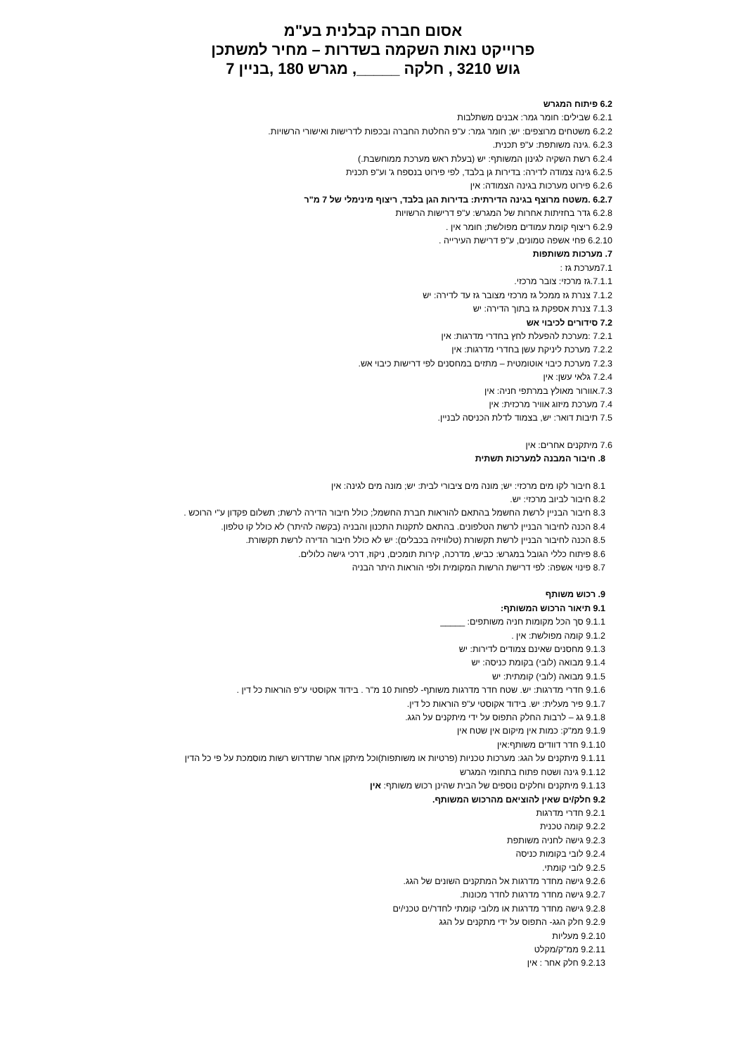אסום חברה קבלנית בע"מ
פרוייקט נאות השקמה בשדרות – מחיר למשתכן
גוש 3210 , חלקה _____, מגרש 180 ,בניין 7
6.2 פיתוח המגרש
6.2.1 שבילים: חומר גמר: אבנים משתלבות
6.2.2 משטחים מרוצפים: יש; חומר גמר: ע"פ החלטת החברה ובכפות לדרישות ואישורי הרשויות.
6.2.3 .גינה משותפת: ע"פ תכנית.
6.2.4 רשת השקיה לגינון המשותף: יש (בעלת ראש מערכת ממוחשבת.)
6.2.5 גינה צמודה לדירה: בדירות גן בלבד, לפי פירוט בנספח ג' וע"פ תכנית
6.2.6 פירוט מערכות בגינה הצמודה: אין
6.2.7 .משטח מרוצף בגינה הדירתית: בדירות הגן בלבד, ריצוף מינימלי של 7 מ"ר
6.2.8 גדר בחזיתות אחרות של המגרש: ע"פ דרישות הרשויות
6.2.9 ריצוף קומת עמודים מפולשת; חומר אין .
6.2.10 פחי אשפה טמונים, ע"פ דרישת העירייה .
7. מערכות משותפות
7.1מערכת גז :
7.1.1.גז מרכזי: צובר מרכזי.
7.1.2 צנרת גז ממכל גז מרכזי מצובר גז עד לדירה: יש
7.1.3 צנרת אספקת גז בתוך הדירה: יש
7.2 סידורים לכיבוי אש
7.2.1 :מערכת להפעלת לחץ בחדרי מדרגות: אין
7.2.2 מערכת ליניקת עשן בחדרי מדרגות: אין
7.2.3 מערכת כיבוי אוטומטית – מתזים במחסנים לפי דרישות כיבוי אש.
7.2.4 גלאי עשן: אין
7.3.אוורור מאולץ במרתפי חניה: אין
7.4 מערכת מיזוג אוויר מרכזית: אין
7.5 תיבות דואר: יש, בצמוד לדלת הכניסה לבניין.
7.6 מיתקנים אחרים: אין
8. חיבור המבנה למערכות תשתית
8.1 חיבור לקו מים מרכזי: יש; מונה מים ציבורי לבית: יש; מונה מים לגינה: אין
8.2 חיבור לביוב מרכזי: יש.
8.3 חיבור הבניין לרשת החשמל בהתאם להוראות חברת החשמל; כולל חיבור הדירה לרשת; תשלום פקדון ע"י הרוכש .
8.4 הכנה לחיבור הבניין לרשת הטלפונים. בהתאם לתקנות התכנון והבניה (בקשה להיתר) לא כולל קו טלפון.
8.5 הכנה לחיבור הבניין לרשת תקשורת (טלוויזיה בכבלים): יש לא כולל חיבור הדירה לרשת תקשורת.
8.6 פיתוח כללי הגובל במגרש: כביש, מדרכה, קירות תומכים, ניקוז, דרכי גישה כלולים.
8.7 פינוי אשפה: לפי דרישת הרשות המקומית ולפי הוראות היתר הבניה
9. רכוש משותף
9.1 תיאור הרכוש המשותף:
9.1.1 סך הכל מקומות חניה משותפים: _____
9.1.2 קומה מפולשת: אין .
9.1.3 מחסנים שאינם צמודים לדירות: יש
9.1.4 מבואה (לובי) בקומת כניסה: יש
9.1.5 מבואה (לובי) קומתית: יש
9.1.6 חדרי מדרגות: יש. שטח חדר מדרגות משותף- לפחות 10 מ"ר . בידוד אקוסטי ע"פ הוראות כל דין .
9.1.7 פיר מעלית: יש. בידוד אקוסטי ע"פ הוראות כל דין.
9.1.8 גג – לרבות החלק התפוס על ידי מיתקנים על הגג.
9.1.9 ממ"ק: כמות אין מיקום אין שטח אין
9.1.10 חדר דוודים משותף:אין
9.1.11 מיתקנים על הגג: מערכות טכניות (פרטיות או משותפות)וכל מיתקן אחר שתדרוש רשות מוסמכת על פי כל הדין
9.1.12 גינה ושטח פתוח בתחומי המגרש
9.1.13 מיתקנים וחלקים נוספים של הבית שהינן רכוש משותף: אין
9.2 חלק/ים שאין להוציאם מהרכוש המשותף.
9.2.1 חדרי מדרגות
9.2.2 קומה טכנית
9.2.3 גישה לחניה משותפת
9.2.4 לובי בקומות כניסה
9.2.5 לובי קומתי.
9.2.6 גישה מחדר מדרגות אל המתקנים השונים של הגג.
9.2.7 גישה מחדר מדרגות לחדר מכונות.
9.2.8 גישה מחדר מדרגות או מלובי קומתי לחדר/ים טכני/ים
9.2.9 חלק הגג- התפוס על ידי מתקנים על הגג
9.2.10 מעליות
9.2.11 ממ"ק/מקלט
9.2.13 חלק אחר : אין